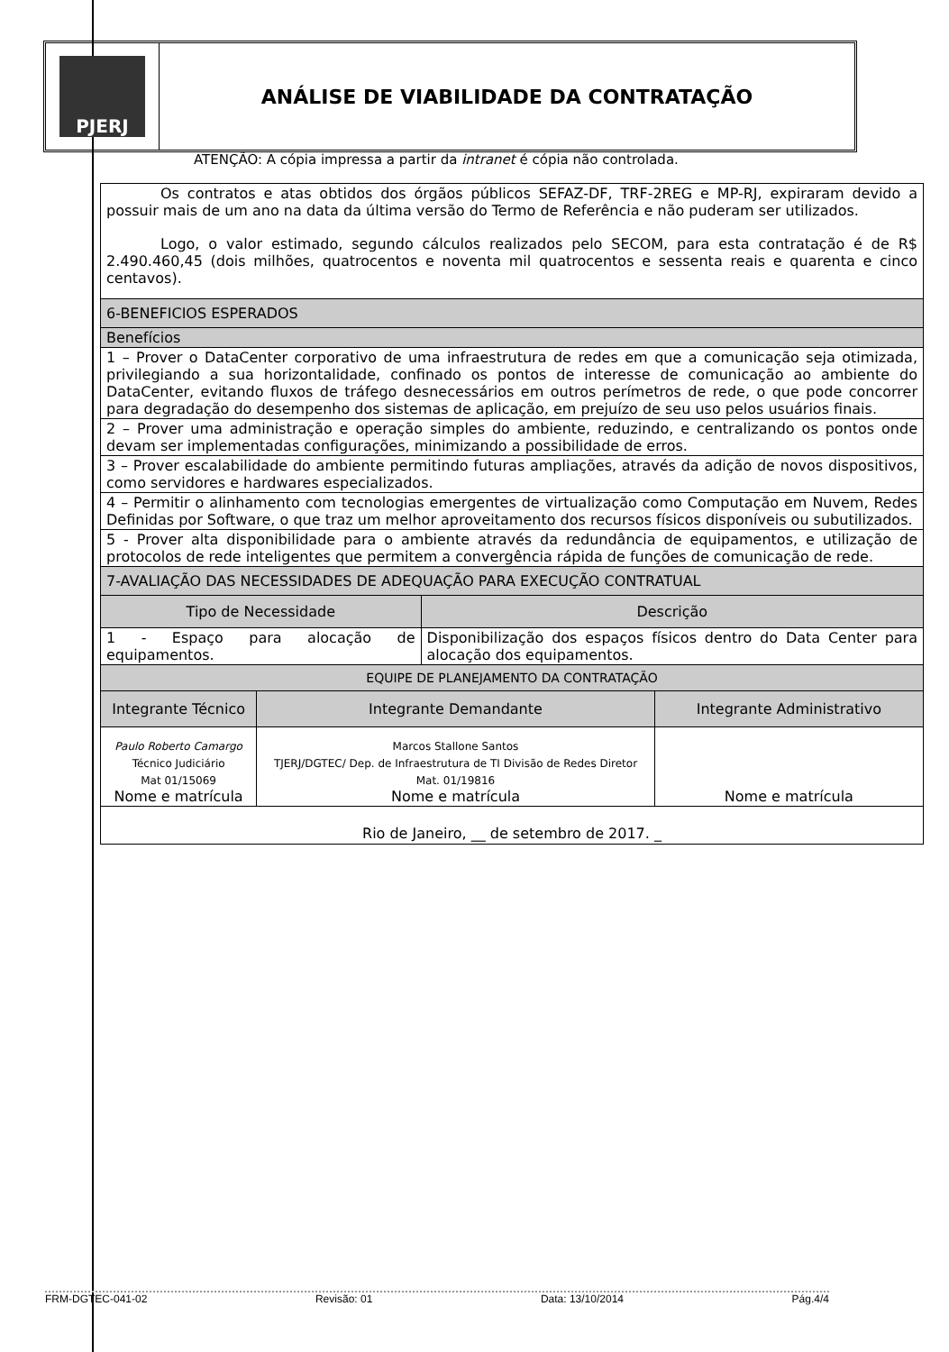PJERJ
ANÁLISE DE VIABILIDADE DA CONTRATAÇÃO
ATENÇÃO: A cópia impressa a partir da intranet é cópia não controlada.
| Os contratos e atas obtidos dos órgãos públicos SEFAZ-DF, TRF-2REG e MP-RJ, expiraram devido a possuir mais de um ano na data da última versão do Termo de Referência e não puderam ser utilizados. Logo, o valor estimado, segundo cálculos realizados pelo SECOM, para esta contratação é de R$ 2.490.460,45 (dois milhões, quatrocentos e noventa mil quatrocentos e sessenta reais e quarenta e cinco centavos). | | | |
| 6-BENEFICIOS ESPERADOS | | | |
| Benefícios | | | |
| 1 – Prover o DataCenter corporativo de uma infraestrutura de redes em que a comunicação seja otimizada, privilegiando a sua horizontalidade, confinado os pontos de interesse de comunicação ao ambiente do DataCenter, evitando fluxos de tráfego desnecessários em outros perímetros de rede, o que pode concorrer para degradação do desempenho dos sistemas de aplicação, em prejuízo de seu uso pelos usuários finais. | | | |
| 2 – Prover uma administração e operação simples do ambiente, reduzindo, e centralizando os pontos onde devam ser implementadas configurações, minimizando a possibilidade de erros. | | | |
| 3 – Prover escalabilidade do ambiente permitindo futuras ampliações, através da adição de novos dispositivos, como servidores e hardwares especializados. | | | |
| 4 – Permitir o alinhamento com tecnologias emergentes de virtualização como Computação em Nuvem, Redes Definidas por Software, o que traz um melhor aproveitamento dos recursos físicos disponíveis ou subutilizados. | | | |
| 5 - Prover alta disponibilidade para o ambiente através da redundância de equipamentos, e utilização de protocolos de rede inteligentes que permitem a convergência rápida de funções de comunicação de rede. | | | |
| 7-AVALIAÇÃO DAS NECESSIDADES DE ADEQUAÇÃO PARA EXECUÇÃO CONTRATUAL | | | |
| Tipo de Necessidade | | Descrição | |
| 1 - Espaço para alocação de equipamentos. | | Disponibilização dos espaços físicos dentro do Data Center para alocação dos equipamentos. | |
| EQUIPE DE PLANEJAMENTO DA CONTRATAÇÃO | | | |
| Integrante Técnico | Integrante Demandante | | Integrante Administrativo |
| Paulo Roberto Camargo Técnico Judiciário Mat 01/15069 Nome e matrícula | Marcos Stallone Santos TJERJ/DGTEC/ Dep. de Infraestrutura de TI Divisão de Redes Diretor Mat. 01/19816 Nome e matrícula | | Nome e matrícula |
| Rio de Janeiro, __ de setembro de 2017. _ | | | |
FRM-DGTEC-041-02 Revisão: 01 Data: 13/10/2014 Pág.4/4